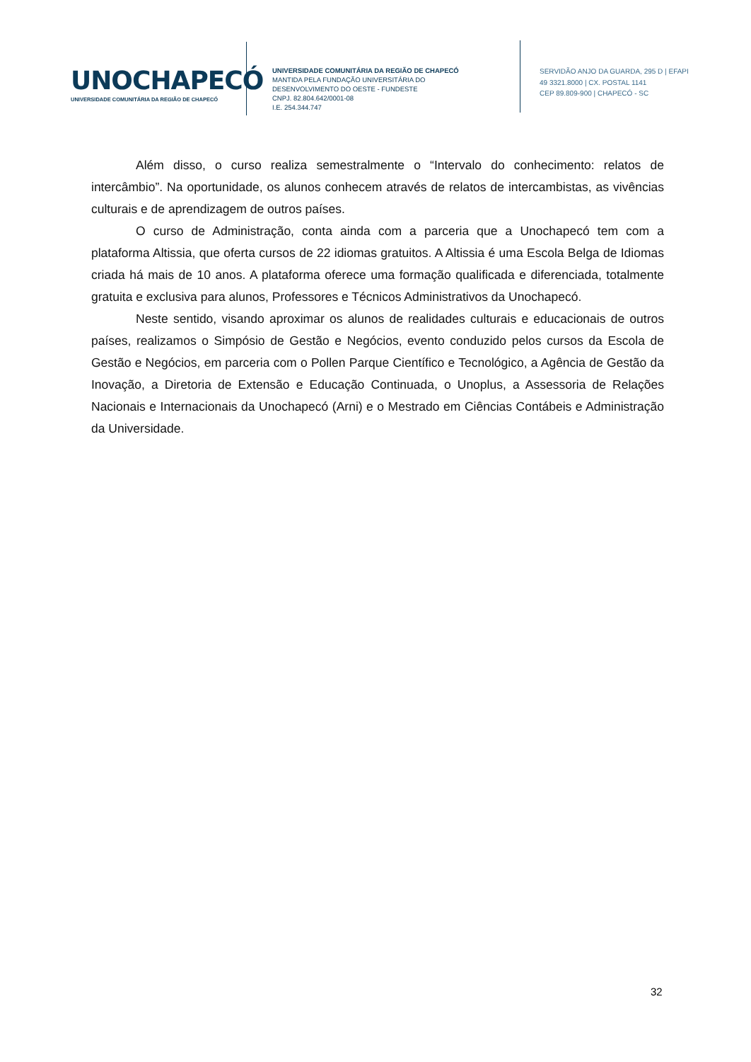UNOCHAPECÓ
UNIVERSIDADE COMUNITÁRIA DA REGIÃO DE CHAPECÓ
UNIVERSIDADE COMUNITÁRIA DA REGIÃO DE CHAPECÓ
MANTIDA PELA FUNDAÇÃO UNIVERSITÁRIA DO
DESENVOLVIMENTO DO OESTE - FUNDESTE
CNPJ. 82.804.642/0001-08
I.E. 254.344.747
SERVIDÃO ANJO DA GUARDA, 295 D | EFAPI
49 3321.8000 | CX. POSTAL 1141
CEP 89.809-900 | CHAPECÓ - SC
Além disso, o curso realiza semestralmente o “Intervalo do conhecimento: relatos de intercâmbio”. Na oportunidade, os alunos conhecem através de relatos de intercambistas, as vivências culturais e de aprendizagem de outros países.
O curso de Administração, conta ainda com a parceria que a Unochapecó tem com a plataforma Altissia, que oferta cursos de 22 idiomas gratuitos. A Altissia é uma Escola Belga de Idiomas criada há mais de 10 anos. A plataforma oferece uma formação qualificada e diferenciada, totalmente gratuita e exclusiva para alunos, Professores e Técnicos Administrativos da Unochapecó.
Neste sentido, visando aproximar os alunos de realidades culturais e educacionais de outros países, realizamos o Simpósio de Gestão e Negócios, evento conduzido pelos cursos da Escola de Gestão e Negócios, em parceria com o Pollen Parque Científico e Tecnológico, a Agência de Gestão da Inovação, a Diretoria de Extensão e Educação Continuada, o Unoplus, a Assessoria de Relações Nacionais e Internacionais da Unochapecó (Arni) e o Mestrado em Ciências Contábeis e Administração da Universidade.
32